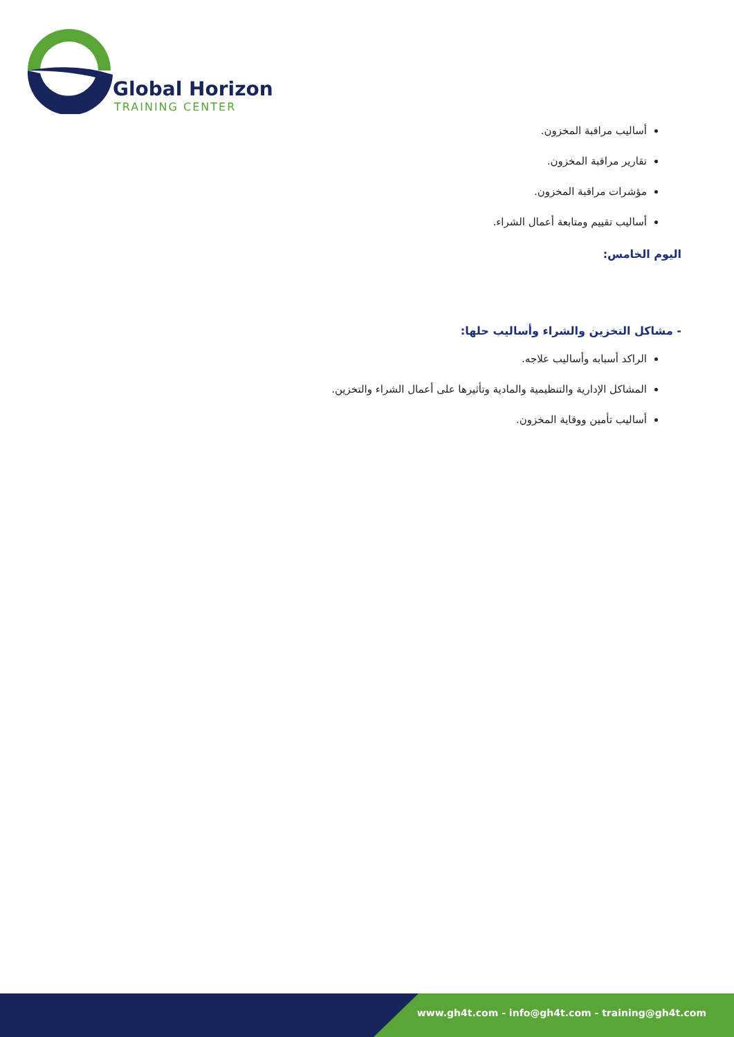Global Horizon
TRAINING CENTER
أساليب مراقبة المخزون.
تقارير مراقبة المخزون.
مؤشرات مراقبة المخزون.
أساليب تقييم ومتابعة أعمال الشراء.
اليوم الخامس:
- مشاكل التخزين والشراء وأساليب حلها:
الراكد أسبابه وأساليب علاجه.
المشاكل الإدارية والتنظيمية والمادية وتأثيرها على أعمال الشراء والتخزين.
أساليب تأمين ووقاية المخزون.
www.gh4t.com - info@gh4t.com - training@gh4t.com